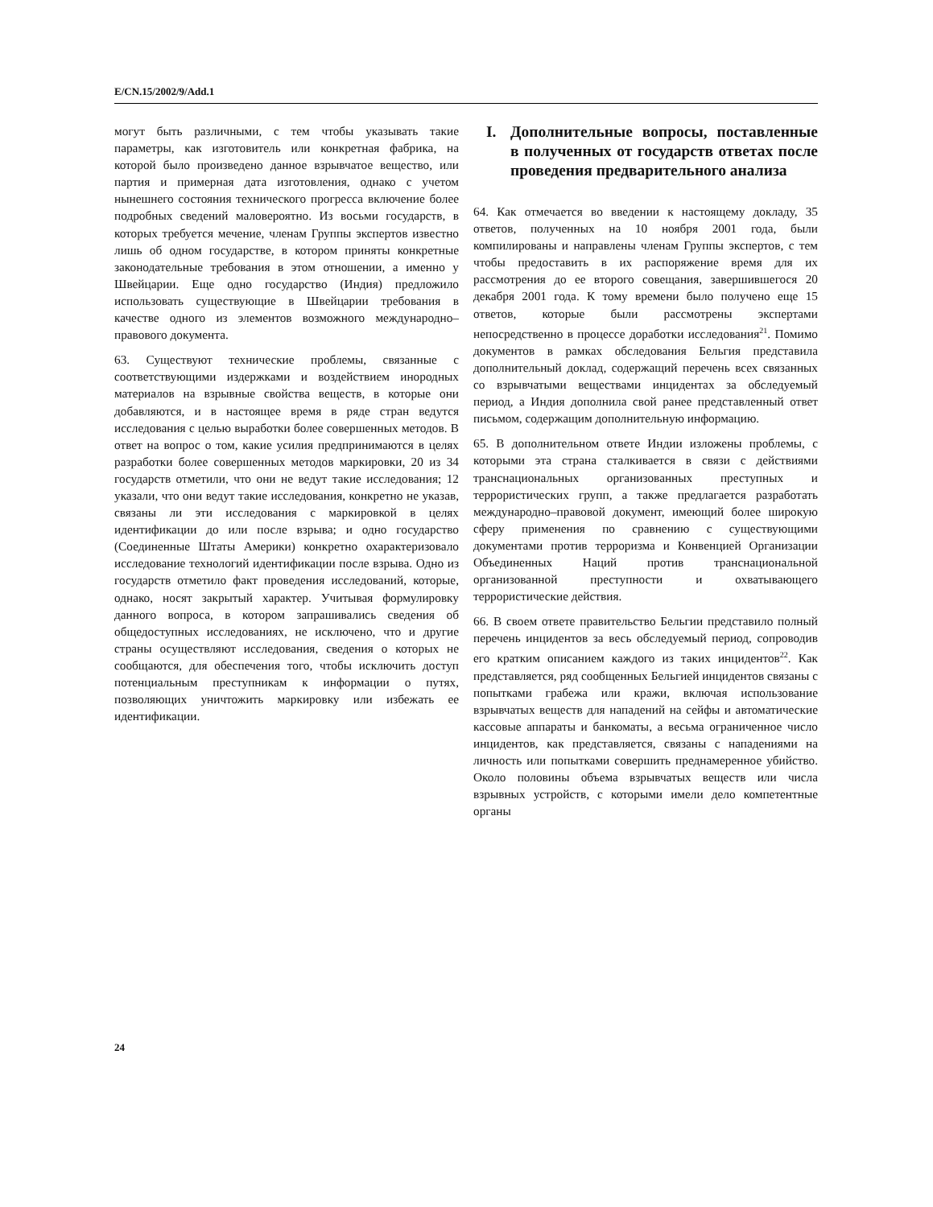E/CN.15/2002/9/Add.1
могут быть различными, с тем чтобы указывать такие параметры, как изготовитель или конкретная фабрика, на которой было произведено данное взрывчатое вещество, или партия и примерная дата изготовления, однако с учетом нынешнего состояния технического прогресса включение более подробных сведений маловероятно. Из восьми государств, в которых требуется мечение, членам Группы экспертов известно лишь об одном государстве, в котором приняты конкретные законодательные требования в этом отношении, а именно у Швейцарии. Еще одно государство (Индия) предложило использовать существующие в Швейцарии требования в качестве одного из элементов возможного международно–правового документа.
63. Существуют технические проблемы, связанные с соответствующими издержками и воздействием инородных материалов на взрывные свойства веществ, в которые они добавляются, и в настоящее время в ряде стран ведутся исследования с целью выработки более совершенных методов. В ответ на вопрос о том, какие усилия предпринимаются в целях разработки более совершенных методов маркировки, 20 из 34 государств отметили, что они не ведут такие исследования; 12 указали, что они ведут такие исследования, конкретно не указав, связаны ли эти исследования с маркировкой в целях идентификации до или после взрыва; и одно государство (Соединенные Штаты Америки) конкретно охарактеризовало исследование технологий идентификации после взрыва. Одно из государств отметило факт проведения исследований, которые, однако, носят закрытый характер. Учитывая формулировку данного вопроса, в котором запрашивались сведения об общедоступных исследованиях, не исключено, что и другие страны осуществляют исследования, сведения о которых не сообщаются, для обеспечения того, чтобы исключить доступ потенциальным преступникам к информации о путях, позволяющих уничтожить маркировку или избежать ее идентификации.
I. Дополнительные вопросы, поставленные в полученных от государств ответах после проведения предварительного анализа
64. Как отмечается во введении к настоящему докладу, 35 ответов, полученных на 10 ноября 2001 года, были компилированы и направлены членам Группы экспертов, с тем чтобы предоставить в их распоряжение время для их рассмотрения до ее второго совещания, завершившегося 20 декабря 2001 года. К тому времени было получено еще 15 ответов, которые были рассмотрены экспертами непосредственно в процессе доработки исследования<sup>21</sup>. Помимо документов в рамках обследования Бельгия представила дополнительный доклад, содержащий перечень всех связанных со взрывчатыми веществами инцидентах за обследуемый период, а Индия дополнила свой ранее представленный ответ письмом, содержащим дополнительную информацию.
65. В дополнительном ответе Индии изложены проблемы, с которыми эта страна сталкивается в связи с действиями транснациональных организованных преступных и террористических групп, а также предлагается разработать международно–правовой документ, имеющий более широкую сферу применения по сравнению с существующими документами против терроризма и Конвенцией Организации Объединенных Наций против транснациональной организованной преступности и охватывающего террористические действия.
66. В своем ответе правительство Бельгии представило полный перечень инцидентов за весь обследуемый период, сопроводив его кратким описанием каждого из таких инцидентов<sup>22</sup>. Как представляется, ряд сообщенных Бельгией инцидентов связаны с попытками грабежа или кражи, включая использование взрывчатых веществ для нападений на сейфы и автоматические кассовые аппараты и банкоматы, а весьма ограниченное число инцидентов, как представляется, связаны с нападениями на личность или попытками совершить преднамеренное убийство. Около половины объема взрывчатых веществ или числа взрывных устройств, с которыми имели дело компетентные органы
24